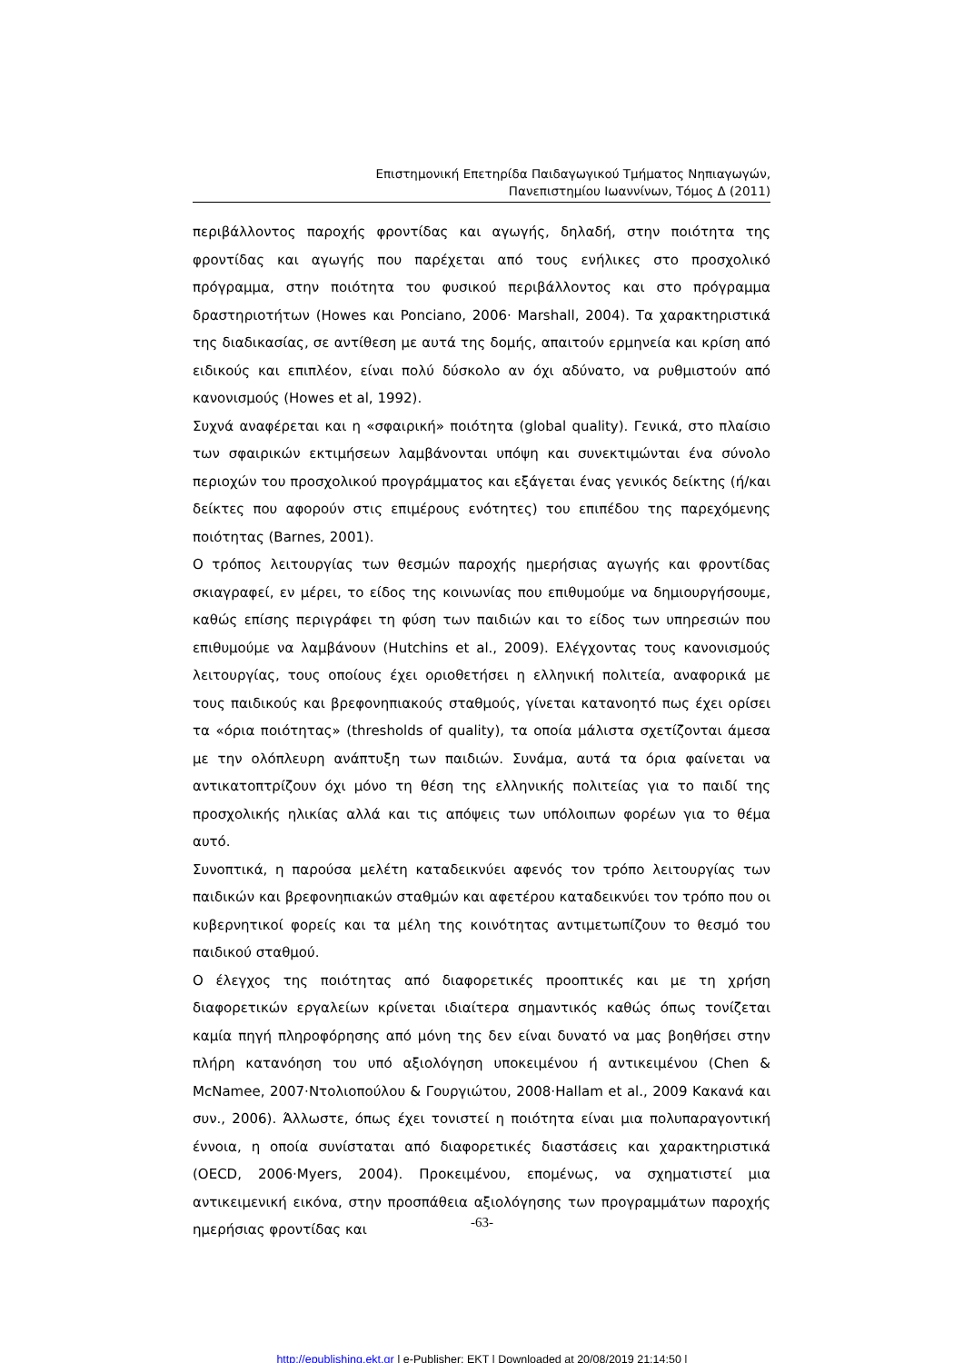Επιστημονική Επετηρίδα Παιδαγωγικού Τμήματος Νηπιαγωγών,
Πανεπιστημίου Ιωαννίνων, Τόμος Δ (2011)
περιβάλλοντος παροχής φροντίδας και αγωγής, δηλαδή, στην ποιότητα της φροντίδας και αγωγής που παρέχεται από τους ενήλικες στο προσχολικό πρόγραμμα, στην ποιότητα του φυσικού περιβάλλοντος και στο πρόγραμμα δραστηριοτήτων (Howes και Ponciano, 2006· Marshall, 2004). Τα χαρακτηριστικά της διαδικασίας, σε αντίθεση με αυτά της δομής, απαιτούν ερμηνεία και κρίση από ειδικούς και επιπλέον, είναι πολύ δύσκολο αν όχι αδύνατο, να ρυθμιστούν από κανονισμούς (Howes et al, 1992).
Συχνά αναφέρεται και η «σφαιρική» ποιότητα (global quality). Γενικά, στο πλαίσιο των σφαιρικών εκτιμήσεων λαμβάνονται υπόψη και συνεκτιμώνται ένα σύνολο περιοχών του προσχολικού προγράμματος και εξάγεται ένας γενικός δείκτης (ή/και δείκτες που αφορούν στις επιμέρους ενότητες) του επιπέδου της παρεχόμενης ποιότητας (Barnes, 2001).
Ο τρόπος λειτουργίας των θεσμών παροχής ημερήσιας αγωγής και φροντίδας σκιαγραφεί, εν μέρει, το είδος της κοινωνίας που επιθυμούμε να δημιουργήσουμε, καθώς επίσης περιγράφει τη φύση των παιδιών και το είδος των υπηρεσιών που επιθυμούμε να λαμβάνουν (Hutchins et al., 2009). Ελέγχοντας τους κανονισμούς λειτουργίας, τους οποίους έχει οριοθετήσει η ελληνική πολιτεία, αναφορικά με τους παιδικούς και βρεφονηπιακούς σταθμούς, γίνεται κατανοητό πως έχει ορίσει τα «όρια ποιότητας» (thresholds of quality), τα οποία μάλιστα σχετίζονται άμεσα με την ολόπλευρη ανάπτυξη των παιδιών. Συνάμα, αυτά τα όρια φαίνεται να αντικατοπτρίζουν όχι μόνο τη θέση της ελληνικής πολιτείας για το παιδί της προσχολικής ηλικίας αλλά και τις απόψεις των υπόλοιπων φορέων για το θέμα αυτό.
Συνοπτικά, η παρούσα μελέτη καταδεικνύει αφενός τον τρόπο λειτουργίας των παιδικών και βρεφονηπιακών σταθμών και αφετέρου καταδεικνύει τον τρόπο που οι κυβερνητικοί φορείς και τα μέλη της κοινότητας αντιμετωπίζουν το θεσμό του παιδικού σταθμού.
Ο έλεγχος της ποιότητας από διαφορετικές προοπτικές και με τη χρήση διαφορετικών εργαλείων κρίνεται ιδιαίτερα σημαντικός καθώς όπως τονίζεται καμία πηγή πληροφόρησης από μόνη της δεν είναι δυνατό να μας βοηθήσει στην πλήρη κατανόηση του υπό αξιολόγηση υποκειμένου ή αντικειμένου (Chen & McNamee, 2007·Ντολιοπούλου & Γουργιώτου, 2008·Hallam et al., 2009 Κακανά και συν., 2006). Άλλωστε, όπως έχει τονιστεί η ποιότητα είναι μια πολυπαραγοντική έννοια, η οποία συνίσταται από διαφορετικές διαστάσεις και χαρακτηριστικά (OECD, 2006·Myers, 2004). Προκειμένου, επομένως, να σχηματιστεί μια αντικειμενική εικόνα, στην προσπάθεια αξιολόγησης των προγραμμάτων παροχής ημερήσιας φροντίδας και
-63-
http://epublishing.ekt.gr | e-Publisher: EKT | Downloaded at 20/08/2019 21:14:50 |